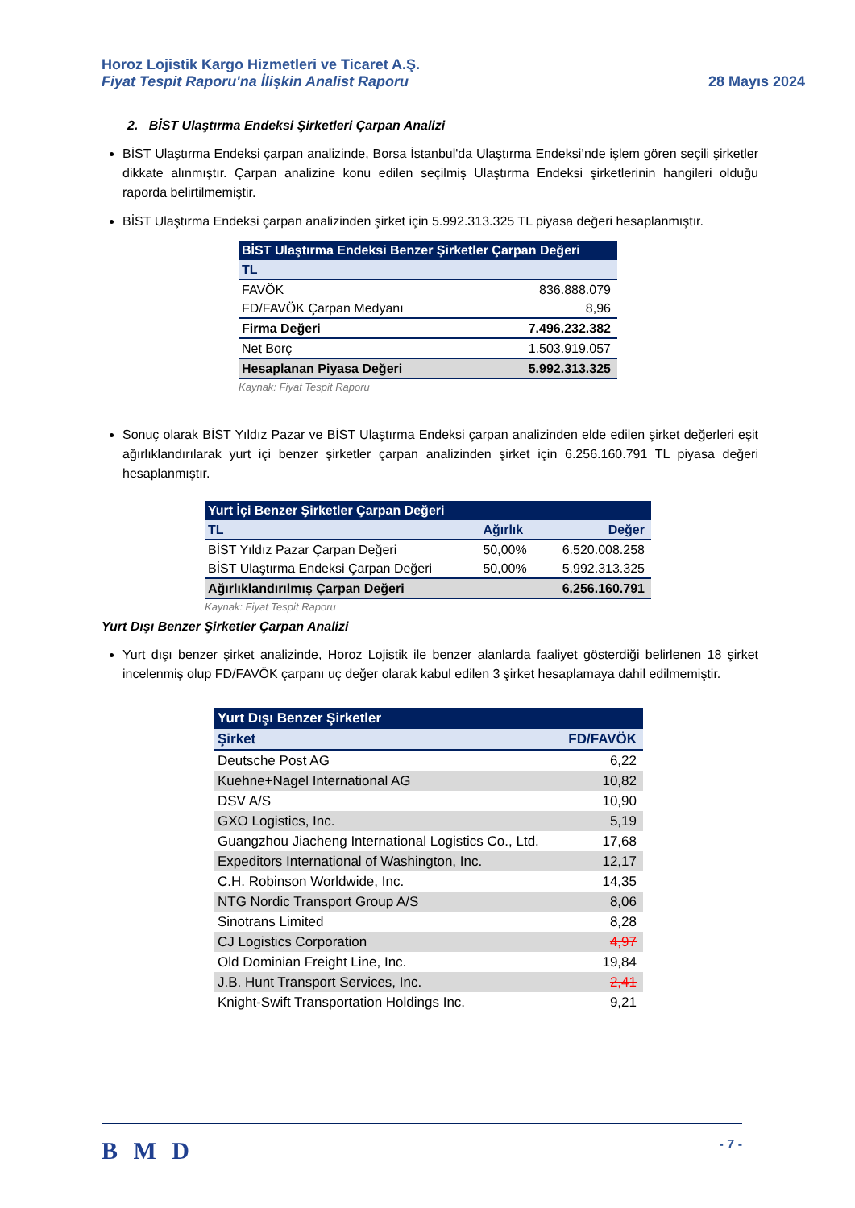Horoz Lojistik Kargo Hizmetleri ve Ticaret A.Ş.
Fiyat Tespit Raporu'na İlişkin Analist Raporu
28 Mayıs 2024
2. BİST Ulaştırma Endeksi Şirketleri Çarpan Analizi
BİST Ulaştırma Endeksi çarpan analizinde, Borsa İstanbul'da Ulaştırma Endeksi’nde işlem gören seçili şirketler dikkate alınmıştır. Çarpan analizine konu edilen seçilmiş Ulaştırma Endeksi şirketlerinin hangileri olduğu raporda belirtilmemiştir.
BİST Ulaştırma Endeksi çarpan analizinden şirket için 5.992.313.325 TL piyasa değeri hesaplanmıştır.
| BİST Ulaştırma Endeksi Benzer Şirketler Çarpan Değeri | |
| --- | --- |
| TL | |
| FAVÖK | 836.888.079 |
| FD/FAVÖK Çarpan Medyanı | 8,96 |
| Firma Değeri | 7.496.232.382 |
| Net Borç | 1.503.919.057 |
| Hesaplanan Piyasa Değeri | 5.992.313.325 |
Kaynak: Fiyat Tespit Raporu
Sonuç olarak BİST Yıldız Pazar ve BİST Ulaştırma Endeksi çarpan analizinden elde edilen şirket değerleri eşit ağırlıklandırılarak yurt içi benzer şirketler çarpan analizinden şirket için 6.256.160.791 TL piyasa değeri hesaplanmıştır.
| Yurt İçi Benzer Şirketler Çarpan Değeri | | |
| --- | --- | --- |
| TL | Ağırlık | Değer |
| BİST Yıldız Pazar Çarpan Değeri | 50,00% | 6.520.008.258 |
| BİST Ulaştırma Endeksi Çarpan Değeri | 50,00% | 5.992.313.325 |
| Ağırlıklandırılmış Çarpan Değeri | | 6.256.160.791 |
Kaynak: Fiyat Tespit Raporu
Yurt Dışı Benzer Şirketler Çarpan Analizi
Yurt dışı benzer şirket analizinde, Horoz Lojistik ile benzer alanlarda faaliyet gösterdiği belirlenen 18 şirket incelenmiş olup FD/FAVÖK çarpanı uç değer olarak kabul edilen 3 şirket hesaplamaya dahil edilmemiştir.
| Yurt Dışı Benzer Şirketler | |
| --- | --- |
| Şirket | FD/FAVÖK |
| Deutsche Post AG | 6,22 |
| Kuehne+Nagel International AG | 10,82 |
| DSV A/S | 10,90 |
| GXO Logistics, Inc. | 5,19 |
| Guangzhou Jiacheng International Logistics Co., Ltd. | 17,68 |
| Expeditors International of Washington, Inc. | 12,17 |
| C.H. Robinson Worldwide, Inc. | 14,35 |
| NTG Nordic Transport Group A/S | 8,06 |
| Sinotrans Limited | 8,28 |
| CJ Logistics Corporation | 4,97 |
| Old Dominian Freight Line, Inc. | 19,84 |
| J.B. Hunt Transport Services, Inc. | 2,41 |
| Knight-Swift Transportation Holdings Inc. | 9,21 |
B M D
- 7 -